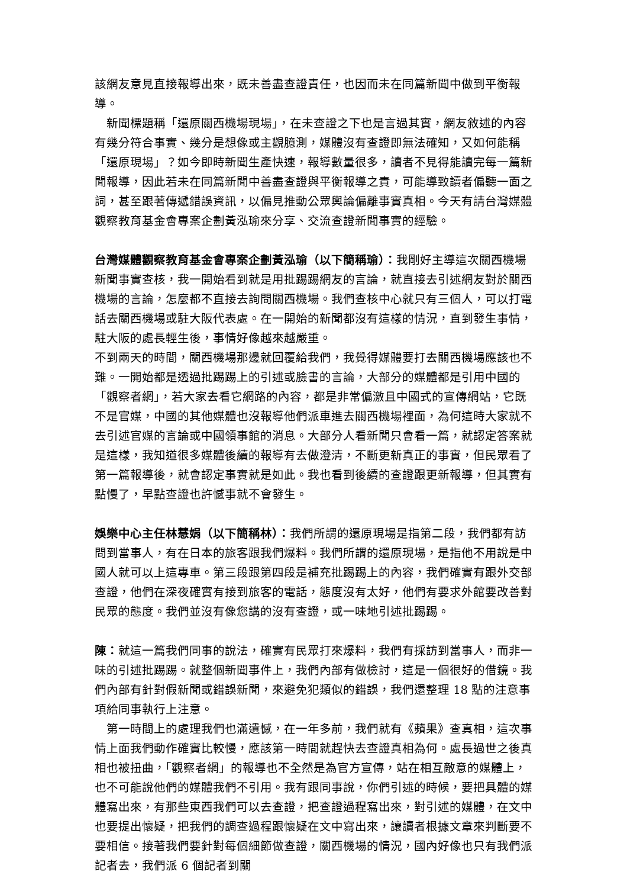該網友意見直接報導出來，既未善盡查證責任，也因而未在同篇新聞中做到平衡報導。
　新聞標題稱「還原關西機場現場」，在未查證之下也是言過其實，網友敘述的內容有幾分符合事實、幾分是想像或主觀臆測，媒體沒有查證即無法確知，又如何能稱「還原現場」？如今即時新聞生產快速，報導數量很多，讀者不見得能讀完每一篇新聞報導，因此若未在同篇新聞中善盡查證與平衡報導之責，可能導致讀者偏聽一面之詞，甚至跟著傳遞錯誤資訊，以偏見推動公眾輿論偏離事實真相。今天有請台灣媒體觀察教育基金會專案企劃黃泓瑜來分享、交流查證新聞事實的經驗。
台灣媒體觀察教育基金會專案企劃黃泓瑜（以下簡稱瑜）：我剛好主導這次關西機場新聞事實查核，我一開始看到就是用批踢踢網友的言論，就直接去引述網友對於關西機場的言論，怎麼都不直接去詢問關西機場。我們查核中心就只有三個人，可以打電話去關西機場或駐大阪代表處。在一開始的新聞都沒有這樣的情況，直到發生事情，駐大阪的處長輕生後，事情好像越來越嚴重。
不到兩天的時間，關西機場那邊就回覆給我們，我覺得媒體要打去關西機場應該也不難。一開始都是透過批踢踢上的引述或臉書的言論，大部分的媒體都是引用中國的「觀察者網」，若大家去看它網路的內容，都是非常偏激且中國式的宣傳網站，它既不是官媒，中國的其他媒體也沒報導他們派車進去關西機場裡面，為何這時大家就不去引述官媒的言論或中國領事館的消息。大部分人看新聞只會看一篇，就認定答案就是這樣，我知道很多媒體後續的報導有去做澄清，不斷更新真正的事實，但民眾看了第一篇報導後，就會認定事實就是如此。我也看到後續的查證跟更新報導，但其實有點慢了，早點查證也許憾事就不會發生。
娛樂中心主任林慧娟（以下簡稱林）：我們所謂的還原現場是指第二段，我們都有訪問到當事人，有在日本的旅客跟我們爆料。我們所謂的還原現場，是指他不用說是中國人就可以上這專車。第三段跟第四段是補充批踢踢上的內容，我們確實有跟外交部查證，他們在深夜確實有接到旅客的電話，態度沒有太好，他們有要求外館要改善對民眾的態度。我們並沒有像您講的沒有查證，或一味地引述批踢踢。
陳：就這一篇我們同事的說法，確實有民眾打來爆料，我們有採訪到當事人，而非一味的引述批踢踢。就整個新聞事件上，我們內部有做檢討，這是一個很好的借鏡。我們內部有針對假新聞或錯誤新聞，來避免犯類似的錯誤，我們還整理 18 點的注意事項給同事執行上注意。
　第一時間上的處理我們也滿遺憾，在一年多前，我們就有《蘋果》查真相，這次事情上面我們動作確實比較慢，應該第一時間就趕快去查證真相為何。處長過世之後真相也被扭曲，「觀察者網」的報導也不全然是為官方宣傳，站在相互敵意的媒體上，也不可能說他們的媒體我們不引用。我有跟同事說，你們引述的時候，要把具體的媒體寫出來，有那些東西我們可以去查證，把查證過程寫出來，對引述的媒體，在文中也要提出懷疑，把我們的調查過程跟懷疑在文中寫出來，讓讀者根據文章來判斷要不要相信。接著我們要針對每個細節做查證，關西機場的情況，國內好像也只有我們派記者去，我們派 6 個記者到關